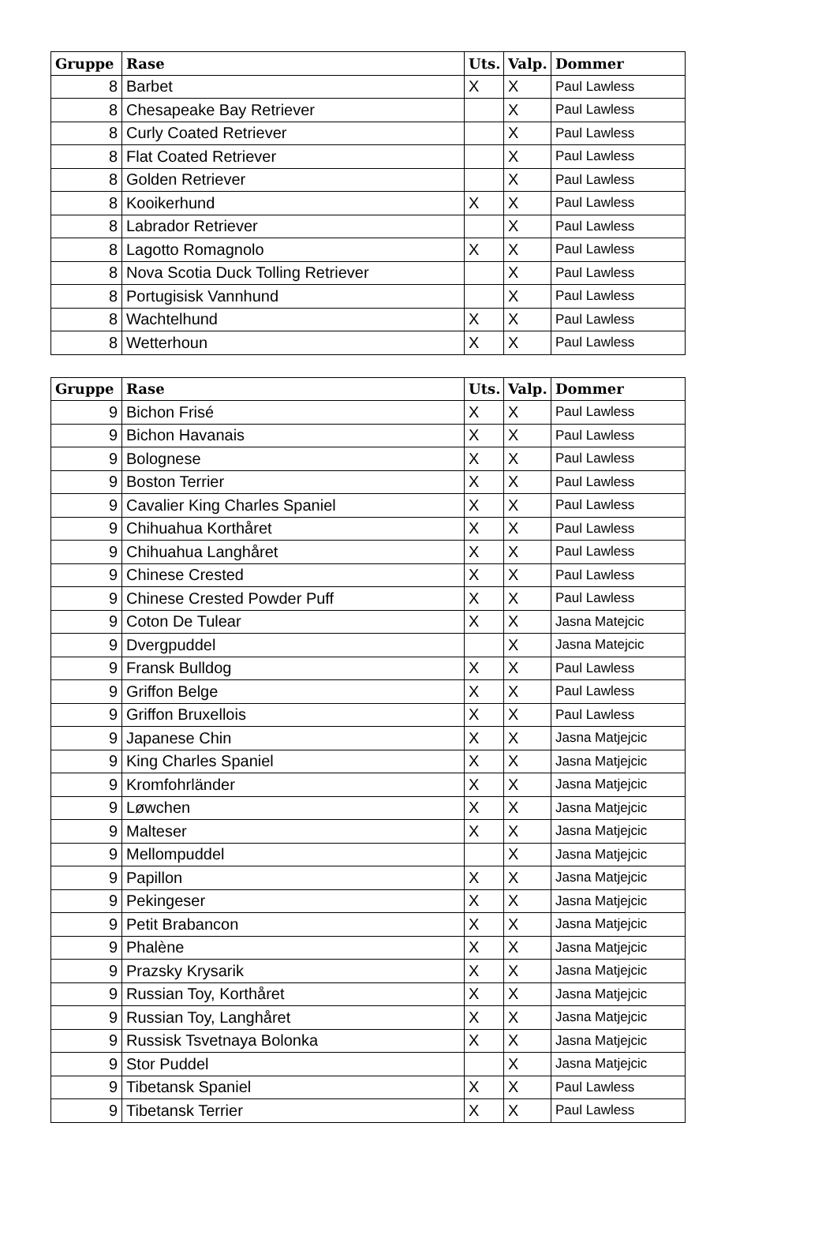| Gruppe | Rase | Uts. | Valp. | Dommer |
| --- | --- | --- | --- | --- |
| 8 | Barbet | X | X | Paul Lawless |
| 8 | Chesapeake Bay Retriever | | X | Paul Lawless |
| 8 | Curly Coated Retriever | | X | Paul Lawless |
| 8 | Flat Coated Retriever | | X | Paul Lawless |
| 8 | Golden Retriever | | X | Paul Lawless |
| 8 | Kooikerhund | X | X | Paul Lawless |
| 8 | Labrador Retriever | | X | Paul Lawless |
| 8 | Lagotto Romagnolo | X | X | Paul Lawless |
| 8 | Nova Scotia Duck Tolling Retriever | | X | Paul Lawless |
| 8 | Portugisisk Vannhund | | X | Paul Lawless |
| 8 | Wachtelhund | X | X | Paul Lawless |
| 8 | Wetterhoun | X | X | Paul Lawless |
| Gruppe | Rase | Uts. | Valp. | Dommer |
| --- | --- | --- | --- | --- |
| 9 | Bichon Frisé | X | X | Paul Lawless |
| 9 | Bichon Havanais | X | X | Paul Lawless |
| 9 | Bolognese | X | X | Paul Lawless |
| 9 | Boston Terrier | X | X | Paul Lawless |
| 9 | Cavalier King Charles Spaniel | X | X | Paul Lawless |
| 9 | Chihuahua Korthåret | X | X | Paul Lawless |
| 9 | Chihuahua Langhåret | X | X | Paul Lawless |
| 9 | Chinese Crested | X | X | Paul Lawless |
| 9 | Chinese Crested Powder Puff | X | X | Paul Lawless |
| 9 | Coton De Tulear | X | X | Jasna Matejcic |
| 9 | Dvergpuddel | | X | Jasna Matejcic |
| 9 | Fransk Bulldog | X | X | Paul Lawless |
| 9 | Griffon Belge | X | X | Paul Lawless |
| 9 | Griffon Bruxellois | X | X | Paul Lawless |
| 9 | Japanese Chin | X | X | Jasna Matjejcic |
| 9 | King Charles Spaniel | X | X | Jasna Matjejcic |
| 9 | Kromfohrländer | X | X | Jasna Matjejcic |
| 9 | Løwchen | X | X | Jasna Matjejcic |
| 9 | Malteser | X | X | Jasna Matjejcic |
| 9 | Mellompuddel | | X | Jasna Matjejcic |
| 9 | Papillon | X | X | Jasna Matjejcic |
| 9 | Pekingeser | X | X | Jasna Matjejcic |
| 9 | Petit Brabancon | X | X | Jasna Matjejcic |
| 9 | Phalène | X | X | Jasna Matjejcic |
| 9 | Prazsky Krysarik | X | X | Jasna Matjejcic |
| 9 | Russian Toy, Korthåret | X | X | Jasna Matjejcic |
| 9 | Russian Toy, Langhåret | X | X | Jasna Matjejcic |
| 9 | Russisk Tsvetnaya Bolonka | X | X | Jasna Matjejcic |
| 9 | Stor Puddel | | X | Jasna Matjejcic |
| 9 | Tibetansk Spaniel | X | X | Paul Lawless |
| 9 | Tibetansk Terrier | X | X | Paul Lawless |